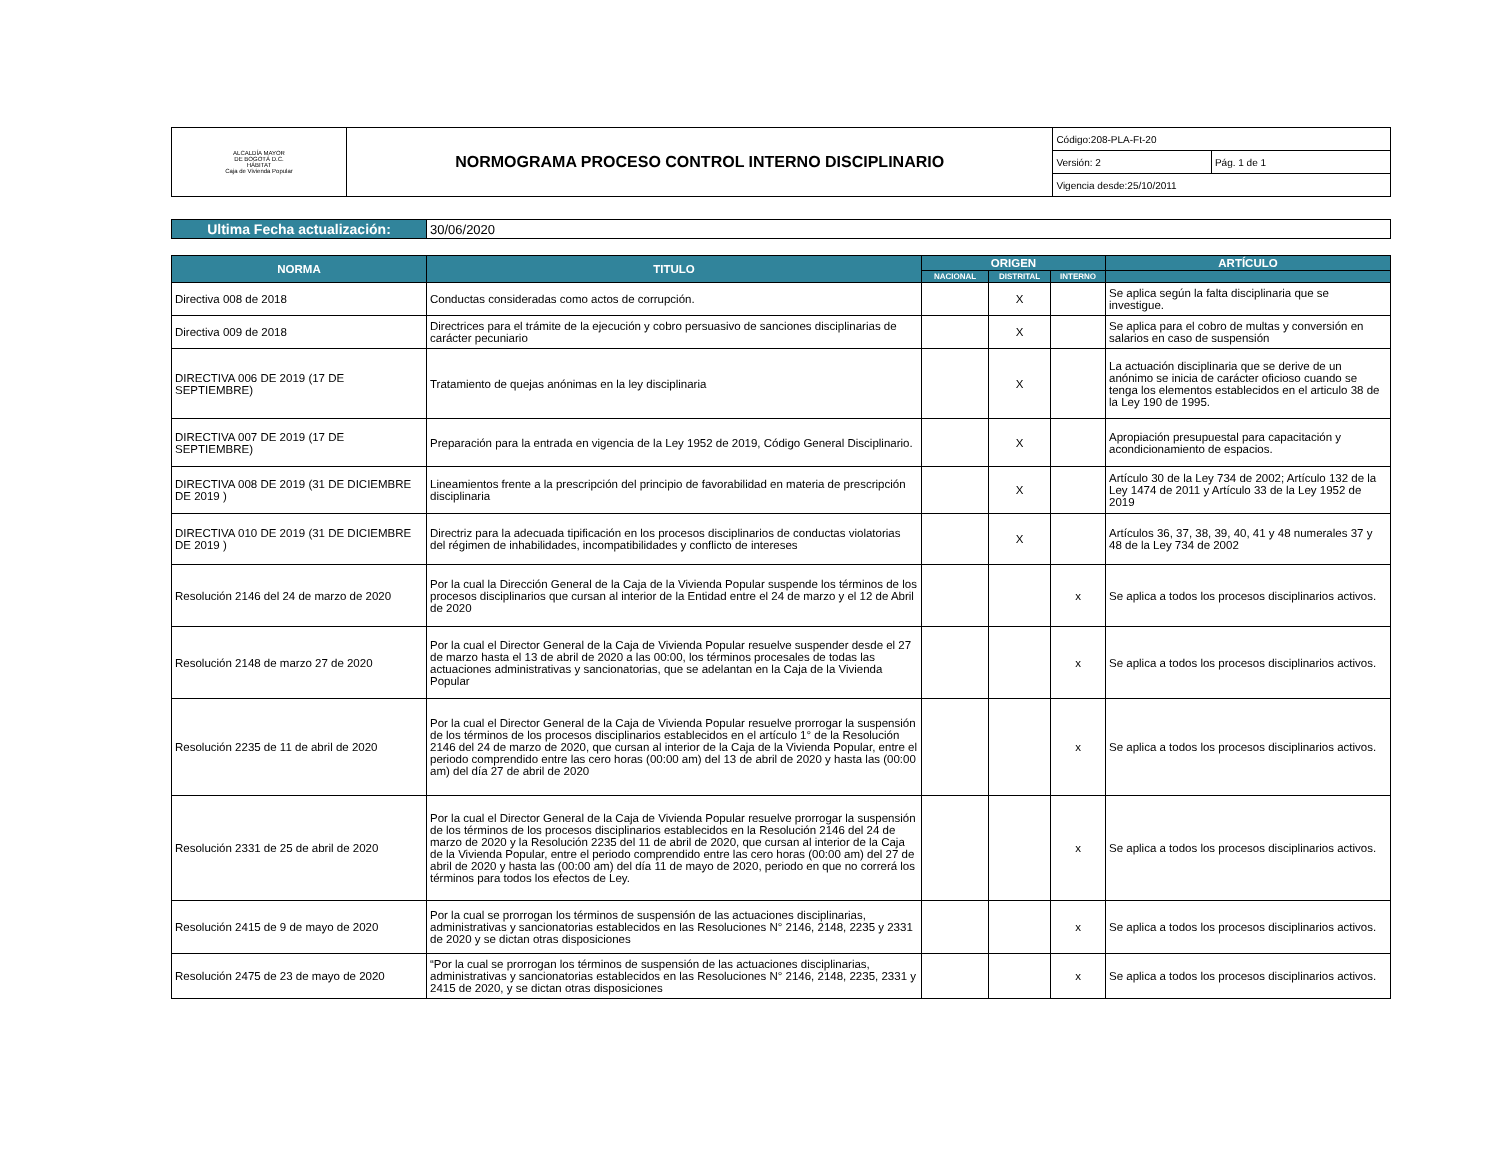| ALCALDÍA MAYOR DE BOGOTÁ D.C. HÁBITAT Caja de Vivienda Popular | NORMOGRAMA PROCESO CONTROL INTERNO DISCIPLINARIO | Código:208-PLA-Ft-20 | |
| | | Versión: 2 | Pág. 1 de 1 |
| | | Vigencia desde:25/10/2011 | |
| Ultima Fecha actualización: | 30/06/2020 |
| NORMA | TITULO | ORIGEN | | | ARTÍCULO |
| --- | --- | --- | --- | --- | --- |
| | | NACIONAL | DISTRITAL | INTERNO | |
| Directiva 008 de 2018 | Conductas consideradas como actos de corrupción. | | X | | Se aplica según la falta disciplinaria que se investigue. |
| Directiva 009 de 2018 | Directrices para el trámite de la ejecución y cobro persuasivo de sanciones disciplinarias de carácter pecuniario | | X | | Se aplica para el cobro de multas y conversión en salarios en caso de suspensión |
| DIRECTIVA 006 DE 2019 (17 DE SEPTIEMBRE) | Tratamiento de quejas anónimas en la ley disciplinaria | | X | | La actuación disciplinaria que se derive de un anónimo se inicia de carácter oficioso cuando se tenga los elementos establecidos en el articulo 38 de la Ley 190 de 1995. |
| DIRECTIVA 007 DE 2019 (17 DE SEPTIEMBRE) | Preparación para la entrada en vigencia de la Ley 1952 de 2019, Código General Disciplinario. | | X | | Apropiación presupuestal para capacitación y acondicionamiento de espacios. |
| DIRECTIVA 008 DE 2019 (31 DE DICIEMBRE DE 2019 ) | Lineamientos frente a la prescripción del principio de favorabilidad en materia de prescripción disciplinaria | | X | | Artículo 30 de la Ley 734 de 2002; Artículo 132 de la Ley 1474 de 2011 y Artículo 33 de la Ley 1952 de 2019 |
| DIRECTIVA 010 DE 2019 (31 DE DICIEMBRE DE 2019 ) | Directriz para la adecuada tipificación en los procesos disciplinarios de conductas violatorias del régimen de inhabilidades, incompatibilidades y conflicto de intereses | | X | | Artículos 36, 37, 38, 39, 40, 41 y 48 numerales 37 y 48 de la Ley 734 de 2002 |
| Resolución 2146 del 24 de marzo de 2020 | Por la cual la Dirección General de la Caja de la Vivienda Popular suspende los términos de los procesos disciplinarios que cursan al interior de la Entidad entre el 24 de marzo y el 12 de Abril de 2020 | | | x | Se aplica a todos los procesos disciplinarios activos. |
| Resolución 2148 de marzo 27 de 2020 | Por la cual el Director General de la Caja de Vivienda Popular resuelve suspender desde el 27 de marzo hasta el 13 de abril de 2020 a las 00:00, los términos procesales de todas las actuaciones administrativas y sancionatorias, que se adelantan en la Caja de la Vivienda Popular | | | x | Se aplica a todos los procesos disciplinarios activos. |
| Resolución 2235 de 11 de abril de 2020 | Por la cual el Director General de la Caja de Vivienda Popular resuelve prorrogar la suspensión de los términos de los procesos disciplinarios establecidos en el artículo 1° de la Resolución 2146 del 24 de marzo de 2020, que cursan al interior de la Caja de la Vivienda Popular, entre el periodo comprendido entre las cero horas (00:00 am) del 13 de abril de 2020 y hasta las (00:00 am) del día 27 de abril de 2020 | | | x | Se aplica a todos los procesos disciplinarios activos. |
| Resolución 2331 de 25 de abril de 2020 | Por la cual el Director General de la Caja de Vivienda Popular resuelve prorrogar la suspensión de los términos de los procesos disciplinarios establecidos en la Resolución 2146 del 24 de marzo de 2020 y la Resolución 2235 del 11 de abril de 2020, que cursan al interior de la Caja de la Vivienda Popular, entre el periodo comprendido entre las cero horas (00:00 am) del 27 de abril de 2020 y hasta las (00:00 am) del día 11 de mayo de 2020, periodo en que no correrá los términos para todos los efectos de Ley. | | | x | Se aplica a todos los procesos disciplinarios activos. |
| Resolución 2415 de 9 de mayo de 2020 | Por la cual se prorrogan los términos de suspensión de las actuaciones disciplinarias, administrativas y sancionatorias establecidos en las Resoluciones N° 2146, 2148, 2235 y 2331 de 2020 y se dictan otras disposiciones | | | x | Se aplica a todos los procesos disciplinarios activos. |
| Resolución 2475 de 23 de mayo de 2020 | “Por la cual se prorrogan los términos de suspensión de las actuaciones disciplinarias, administrativas y sancionatorias establecidos en las Resoluciones N° 2146, 2148, 2235, 2331 y 2415 de 2020, y se dictan otras disposiciones | | | x | Se aplica a todos los procesos disciplinarios activos. |